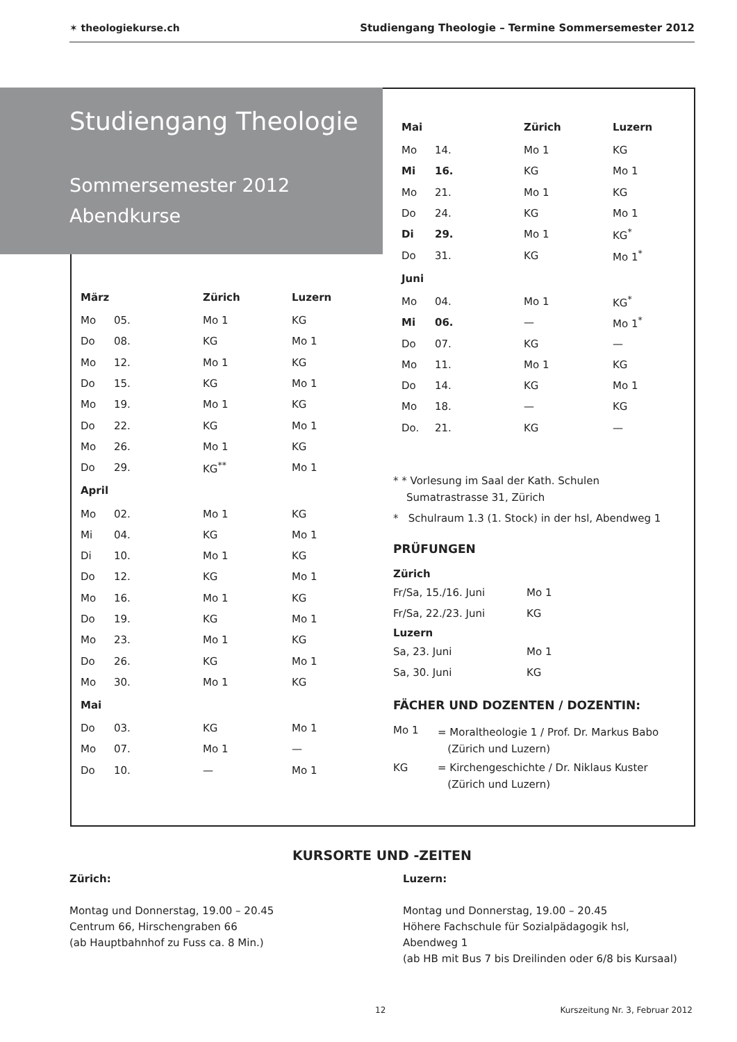✶ theologiekurse.ch Studiengang Theologie – Termine Sommersemester 2012
Studiengang Theologie
Sommersemester 2012
Abendkurse
| März | | Zürich | Luzern |
| --- | --- | --- | --- |
| Mo | 05. | Mo 1 | KG |
| Do | 08. | KG | Mo 1 |
| Mo | 12. | Mo 1 | KG |
| Do | 15. | KG | Mo 1 |
| Mo | 19. | Mo 1 | KG |
| Do | 22. | KG | Mo 1 |
| Mo | 26. | Mo 1 | KG |
| Do | 29. | KG<sup>**</sup> | Mo 1 |
| April | | | |
| Mo | 02. | Mo 1 | KG |
| Mi | 04. | KG | Mo 1 |
| Di | 10. | Mo 1 | KG |
| Do | 12. | KG | Mo 1 |
| Mo | 16. | Mo 1 | KG |
| Do | 19. | KG | Mo 1 |
| Mo | 23. | Mo 1 | KG |
| Do | 26. | KG | Mo 1 |
| Mo | 30. | Mo 1 | KG |
| Mai | | | |
| Do | 03. | KG | Mo 1 |
| Mo | 07. | Mo 1 | — |
| Do | 10. | — | Mo 1 |
| Mai | | Zürich | Luzern |
| --- | --- | --- | --- |
| Mo | 14. | Mo 1 | KG |
| Mi | 16. | KG | Mo 1 |
| Mo | 21. | Mo 1 | KG |
| Do | 24. | KG | Mo 1 |
| Di | 29. | Mo 1 | KG<sup>*</sup> |
| Do | 31. | KG | Mo 1<sup>*</sup> |
| Juni | | | |
| Mo | 04. | Mo 1 | KG<sup>*</sup> |
| Mi | 06. | — | Mo 1<sup>*</sup> |
| Do | 07. | KG | — |
| Mo | 11. | Mo 1 | KG |
| Do | 14. | KG | Mo 1 |
| Mo | 18. | — | KG |
| Do. | 21. | KG | — |
* * Vorlesung im Saal der Kath. Schulen
Sumatrastrasse 31, Zürich
* Schulraum 1.3 (1. Stock) in der hsl, Abendweg 1
PRÜFUNGEN
Zürich
| Fr/Sa, 15./16. Juni | Mo 1 |
| Fr/Sa, 22./23. Juni | KG |
Luzern
| Sa, 23. Juni | Mo 1 |
| Sa, 30. Juni | KG |
FÄCHER UND DOZENTEN / DOZENTIN:
| Mo 1 | = Moraltheologie 1 / Prof. Dr. Markus Babo (Zürich und Luzern) |
| KG | = Kirchengeschichte / Dr. Niklaus Kuster (Zürich und Luzern) |
KURSORTE UND -ZEITEN
Zürich:
Montag und Donnerstag, 19.00 – 20.45
Centrum 66, Hirschengraben 66
(ab Hauptbahnhof zu Fuss ca. 8 Min.)
Luzern:
Montag und Donnerstag, 19.00 – 20.45
Höhere Fachschule für Sozialpädagogik hsl,
Abendweg 1
(ab HB mit Bus 7 bis Dreilinden oder 6/8 bis Kursaal)
12 Kurszeitung Nr. 3, Februar 2012